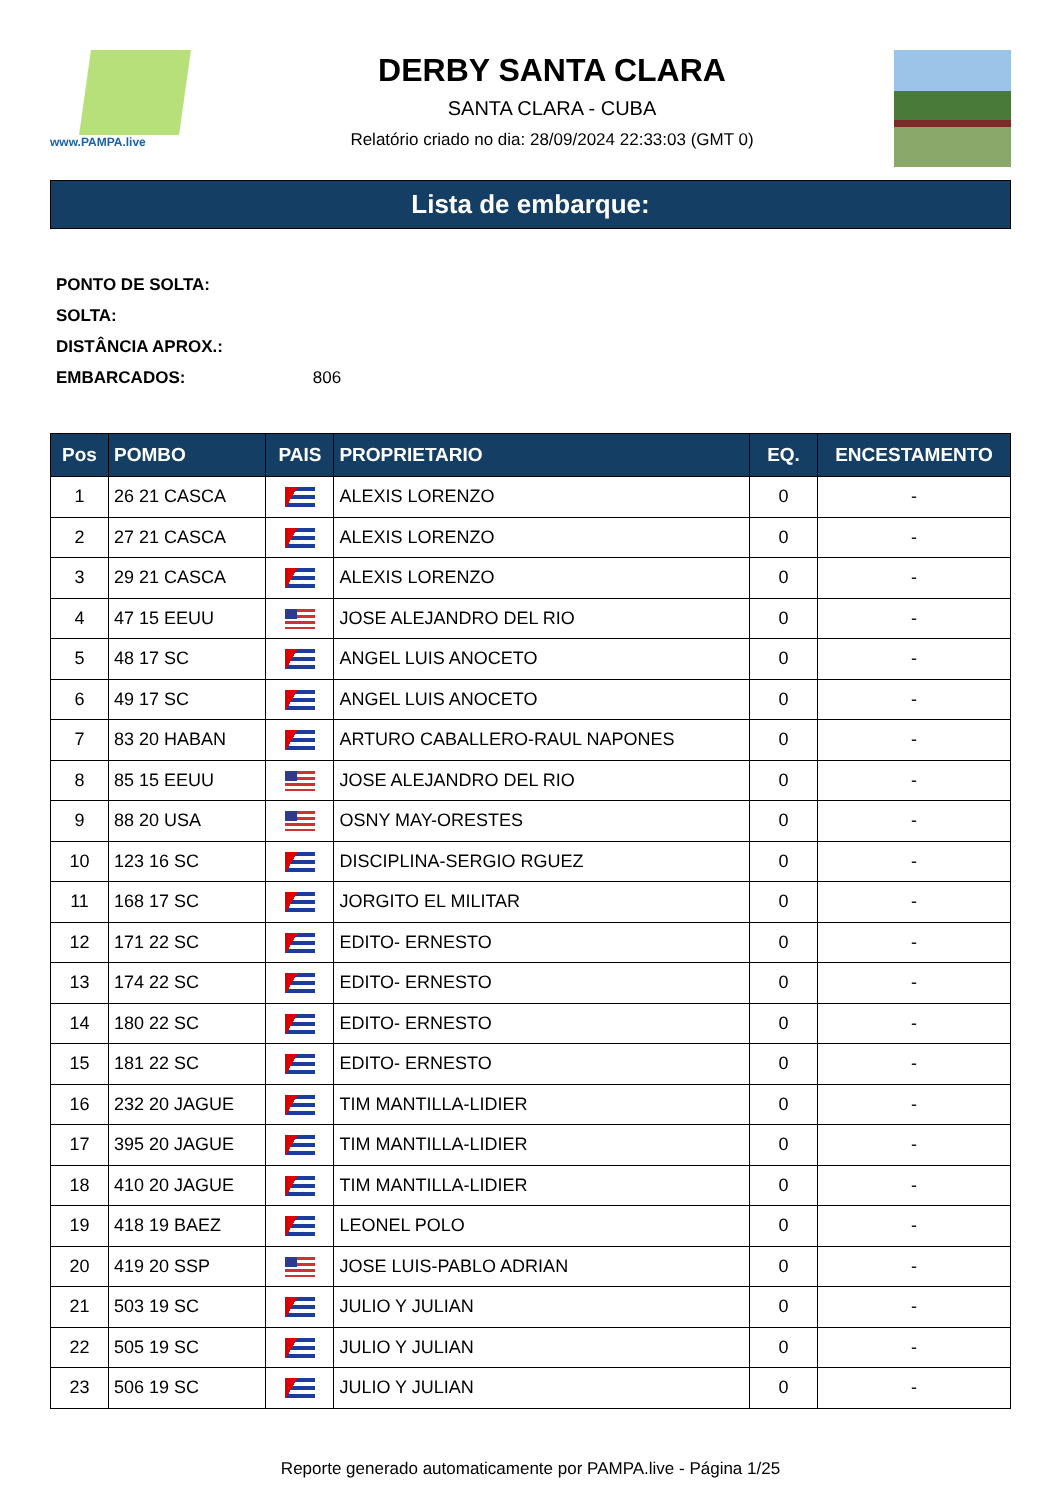www.PAMPA.live
DERBY SANTA CLARA
SANTA CLARA - CUBA
Relatório criado no dia: 28/09/2024 22:33:03 (GMT 0)
Lista de embarque:
PONTO DE SOLTA:
SOLTA:
DISTÂNCIA APROX.:
EMBARCADOS: 806
| Pos | POMBO | PAIS | PROPRIETARIO | EQ. | ENCESTAMENTO |
| --- | --- | --- | --- | --- | --- |
| 1 | 26 21 CASCA | | ALEXIS LORENZO | 0 | - |
| 2 | 27 21 CASCA | | ALEXIS LORENZO | 0 | - |
| 3 | 29 21 CASCA | | ALEXIS LORENZO | 0 | - |
| 4 | 47 15 EEUU | | JOSE ALEJANDRO DEL RIO | 0 | - |
| 5 | 48 17 SC | | ANGEL LUIS ANOCETO | 0 | - |
| 6 | 49 17 SC | | ANGEL LUIS ANOCETO | 0 | - |
| 7 | 83 20 HABAN | | ARTURO CABALLERO-RAUL NAPONES | 0 | - |
| 8 | 85 15 EEUU | | JOSE ALEJANDRO DEL RIO | 0 | - |
| 9 | 88 20 USA | | OSNY MAY-ORESTES | 0 | - |
| 10 | 123 16 SC | | DISCIPLINA-SERGIO RGUEZ | 0 | - |
| 11 | 168 17 SC | | JORGITO EL MILITAR | 0 | - |
| 12 | 171 22 SC | | EDITO- ERNESTO | 0 | - |
| 13 | 174 22 SC | | EDITO- ERNESTO | 0 | - |
| 14 | 180 22 SC | | EDITO- ERNESTO | 0 | - |
| 15 | 181 22 SC | | EDITO- ERNESTO | 0 | - |
| 16 | 232 20 JAGUE | | TIM MANTILLA-LIDIER | 0 | - |
| 17 | 395 20 JAGUE | | TIM MANTILLA-LIDIER | 0 | - |
| 18 | 410 20 JAGUE | | TIM MANTILLA-LIDIER | 0 | - |
| 19 | 418 19 BAEZ | | LEONEL POLO | 0 | - |
| 20 | 419 20 SSP | | JOSE LUIS-PABLO ADRIAN | 0 | - |
| 21 | 503 19 SC | | JULIO Y JULIAN | 0 | - |
| 22 | 505 19 SC | | JULIO Y JULIAN | 0 | - |
| 23 | 506 19 SC | | JULIO Y JULIAN | 0 | - |
Reporte generado automaticamente por PAMPA.live - Página 1/25